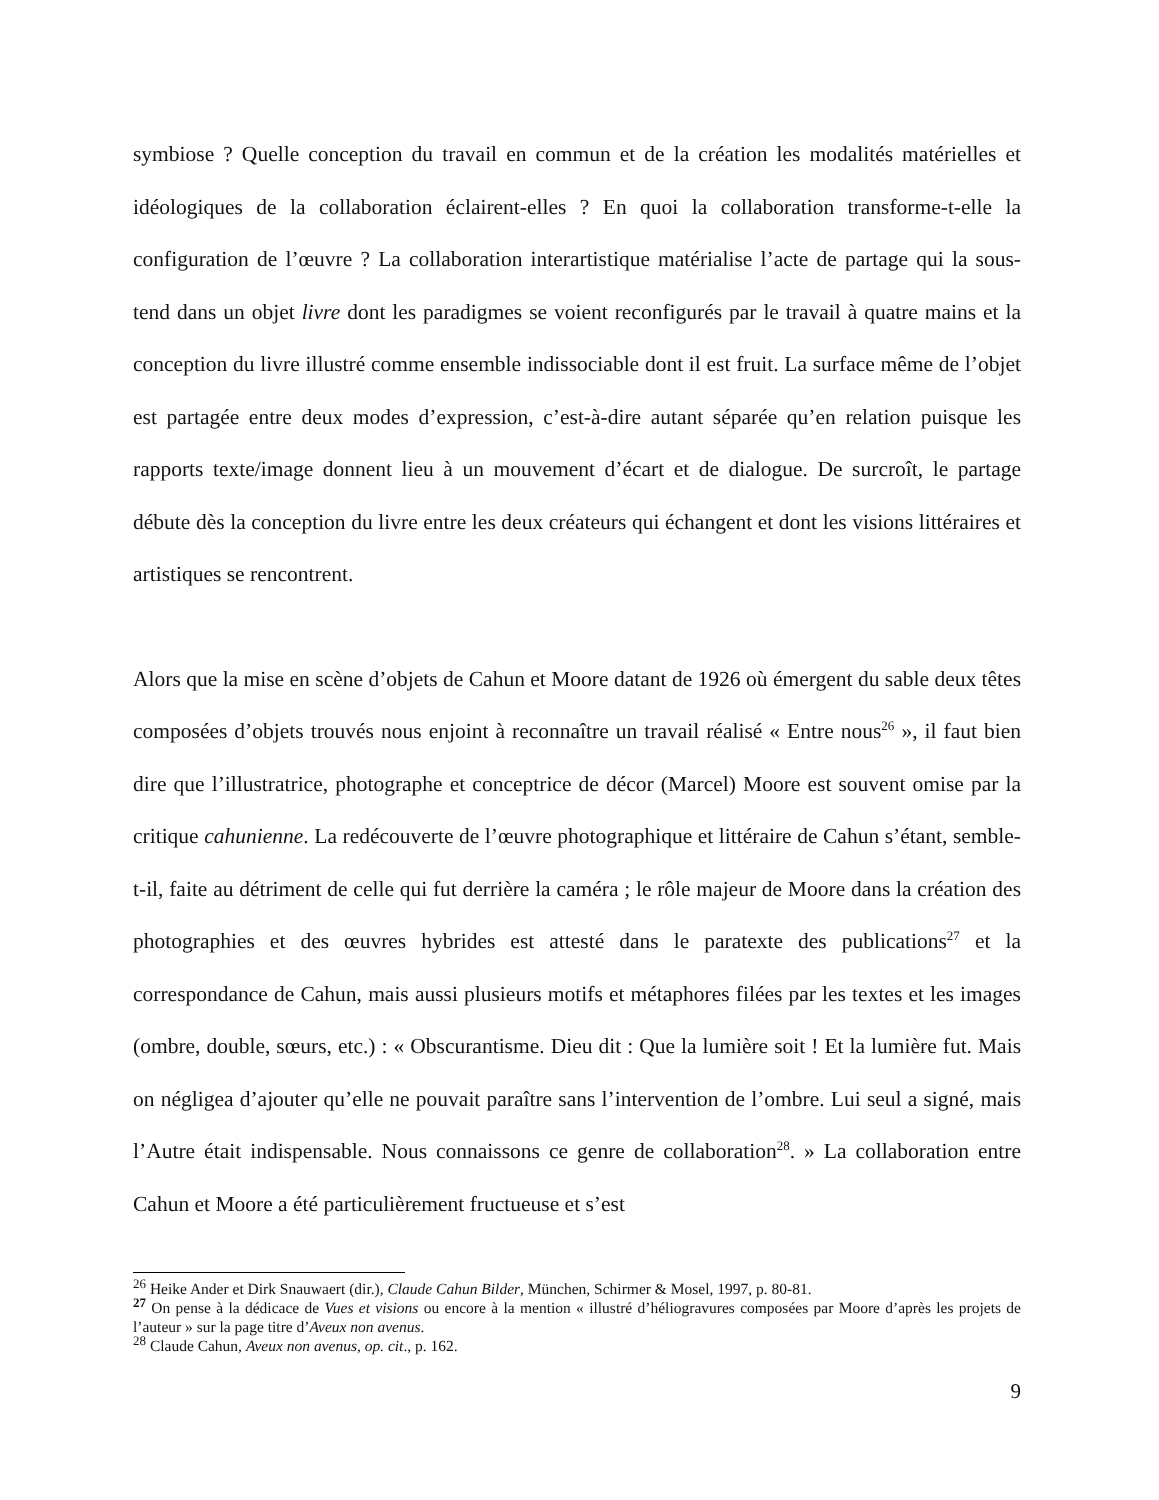symbiose ? Quelle conception du travail en commun et de la création les modalités matérielles et idéologiques de la collaboration éclairent-elles ? En quoi la collaboration transforme-t-elle la configuration de l’œuvre ? La collaboration interartistique matérialise l’acte de partage qui la sous-tend dans un objet livre dont les paradigmes se voient reconfigurés par le travail à quatre mains et la conception du livre illustré comme ensemble indissociable dont il est fruit. La surface même de l’objet est partagée entre deux modes d’expression, c’est-à-dire autant séparée qu’en relation puisque les rapports texte/image donnent lieu à un mouvement d’écart et de dialogue. De surcroît, le partage débute dès la conception du livre entre les deux créateurs qui échangent et dont les visions littéraires et artistiques se rencontrent.
Alors que la mise en scène d’objets de Cahun et Moore datant de 1926 où émergent du sable deux têtes composées d’objets trouvés nous enjoint à reconnaître un travail réalisé « Entre nous<sup>26</sup> », il faut bien dire que l’illustratrice, photographe et conceptrice de décor (Marcel) Moore est souvent omise par la critique cahunienne. La redécouverte de l’œuvre photographique et littéraire de Cahun s’étant, semble-t-il, faite au détriment de celle qui fut derrière la caméra ; le rôle majeur de Moore dans la création des photographies et des œuvres hybrides est attesté dans le paratexte des publications<sup>27</sup> et la correspondance de Cahun, mais aussi plusieurs motifs et métaphores filées par les textes et les images (ombre, double, sœurs, etc.) : « Obscurantisme. Dieu dit : Que la lumière soit ! Et la lumière fut. Mais on négligea d’ajouter qu’elle ne pouvait paraître sans l’intervention de l’ombre. Lui seul a signé, mais l’Autre était indispensable. Nous connaissons ce genre de collaboration<sup>28</sup>. » La collaboration entre Cahun et Moore a été particulièrement fructueuse et s’est
<sup>26</sup> Heike Ander et Dirk Snauwaert (dir.), Claude Cahun Bilder, München, Schirmer & Mosel, 1997, p. 80-81.
<sup>27</sup> On pense à la dédicace de Vues et visions ou encore à la mention « illustré d’héliogravures composées par Moore d’après les projets de l’auteur » sur la page titre d’Aveux non avenus.
<sup>28</sup> Claude Cahun, Aveux non avenus, op. cit., p. 162.
9